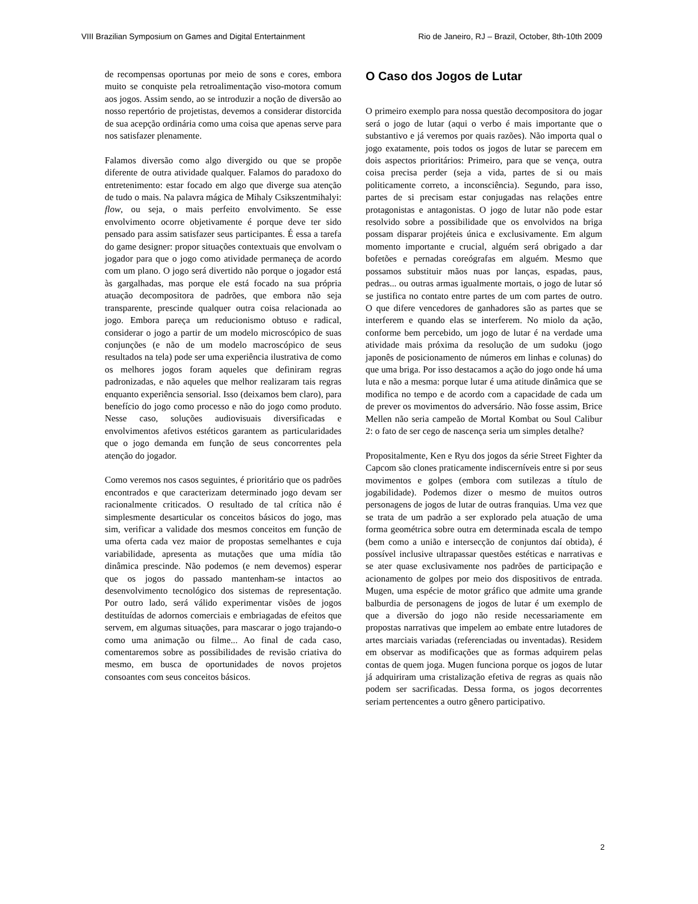VIII Brazilian Symposium on Games and Digital Entertainment Rio de Janeiro, RJ – Brazil, October, 8th-10th 2009
de recompensas oportunas por meio de sons e cores, embora muito se conquiste pela retroalimentação viso-motora comum aos jogos. Assim sendo, ao se introduzir a noção de diversão ao nosso repertório de projetistas, devemos a considerar distorcida de sua acepção ordinária como uma coisa que apenas serve para nos satisfazer plenamente.
Falamos diversão como algo divergido ou que se propõe diferente de outra atividade qualquer. Falamos do paradoxo do entretenimento: estar focado em algo que diverge sua atenção de tudo o mais. Na palavra mágica de Mihaly Csikszentmihalyi: flow, ou seja, o mais perfeito envolvimento. Se esse envolvimento ocorre objetivamente é porque deve ter sido pensado para assim satisfazer seus participantes. É essa a tarefa do game designer: propor situações contextuais que envolvam o jogador para que o jogo como atividade permaneça de acordo com um plano. O jogo será divertido não porque o jogador está às gargalhadas, mas porque ele está focado na sua própria atuação decompositora de padrões, que embora não seja transparente, prescinde qualquer outra coisa relacionada ao jogo. Embora pareça um reducionismo obtuso e radical, considerar o jogo a partir de um modelo microscópico de suas conjunções (e não de um modelo macroscópico de seus resultados na tela) pode ser uma experiência ilustrativa de como os melhores jogos foram aqueles que definiram regras padronizadas, e não aqueles que melhor realizaram tais regras enquanto experiência sensorial. Isso (deixamos bem claro), para benefício do jogo como processo e não do jogo como produto. Nesse caso, soluções audiovisuais diversificadas e envolvimentos afetivos estéticos garantem as particularidades que o jogo demanda em função de seus concorrentes pela atenção do jogador.
Como veremos nos casos seguintes, é prioritário que os padrões encontrados e que caracterizam determinado jogo devam ser racionalmente criticados. O resultado de tal crítica não é simplesmente desarticular os conceitos básicos do jogo, mas sim, verificar a validade dos mesmos conceitos em função de uma oferta cada vez maior de propostas semelhantes e cuja variabilidade, apresenta as mutações que uma mídia tão dinâmica prescinde. Não podemos (e nem devemos) esperar que os jogos do passado mantenham-se intactos ao desenvolvimento tecnológico dos sistemas de representação. Por outro lado, será válido experimentar visões de jogos destituídas de adornos comerciais e embriagadas de efeitos que servem, em algumas situações, para mascarar o jogo trajando-o como uma animação ou filme... Ao final de cada caso, comentaremos sobre as possibilidades de revisão criativa do mesmo, em busca de oportunidades de novos projetos consoantes com seus conceitos básicos.
O Caso dos Jogos de Lutar
O primeiro exemplo para nossa questão decompositora do jogar será o jogo de lutar (aqui o verbo é mais importante que o substantivo e já veremos por quais razões). Não importa qual o jogo exatamente, pois todos os jogos de lutar se parecem em dois aspectos prioritários: Primeiro, para que se vença, outra coisa precisa perder (seja a vida, partes de si ou mais politicamente correto, a inconsciência). Segundo, para isso, partes de si precisam estar conjugadas nas relações entre protagonistas e antagonistas. O jogo de lutar não pode estar resolvido sobre a possibilidade que os envolvidos na briga possam disparar projéteis única e exclusivamente. Em algum momento importante e crucial, alguém será obrigado a dar bofetões e pernadas coreógrafas em alguém. Mesmo que possamos substituir mãos nuas por lanças, espadas, paus, pedras... ou outras armas igualmente mortais, o jogo de lutar só se justifica no contato entre partes de um com partes de outro. O que difere vencedores de ganhadores são as partes que se interferem e quando elas se interferem. No miolo da ação, conforme bem percebido, um jogo de lutar é na verdade uma atividade mais próxima da resolução de um sudoku (jogo japonês de posicionamento de números em linhas e colunas) do que uma briga. Por isso destacamos a ação do jogo onde há uma luta e não a mesma: porque lutar é uma atitude dinâmica que se modifica no tempo e de acordo com a capacidade de cada um de prever os movimentos do adversário. Não fosse assim, Brice Mellen não seria campeão de Mortal Kombat ou Soul Calibur 2: o fato de ser cego de nascença seria um simples detalhe?
Propositalmente, Ken e Ryu dos jogos da série Street Fighter da Capcom são clones praticamente indiscerníveis entre si por seus movimentos e golpes (embora com sutilezas a título de jogabilidade). Podemos dizer o mesmo de muitos outros personagens de jogos de lutar de outras franquias. Uma vez que se trata de um padrão a ser explorado pela atuação de uma forma geométrica sobre outra em determinada escala de tempo (bem como a união e intersecção de conjuntos daí obtida), é possível inclusive ultrapassar questões estéticas e narrativas e se ater quase exclusivamente nos padrões de participação e acionamento de golpes por meio dos dispositivos de entrada. Mugen, uma espécie de motor gráfico que admite uma grande balburdia de personagens de jogos de lutar é um exemplo de que a diversão do jogo não reside necessariamente em propostas narrativas que impelem ao embate entre lutadores de artes marciais variadas (referenciadas ou inventadas). Residem em observar as modificações que as formas adquirem pelas contas de quem joga. Mugen funciona porque os jogos de lutar já adquiriram uma cristalização efetiva de regras as quais não podem ser sacrificadas. Dessa forma, os jogos decorrentes seriam pertencentes a outro gênero participativo.
2